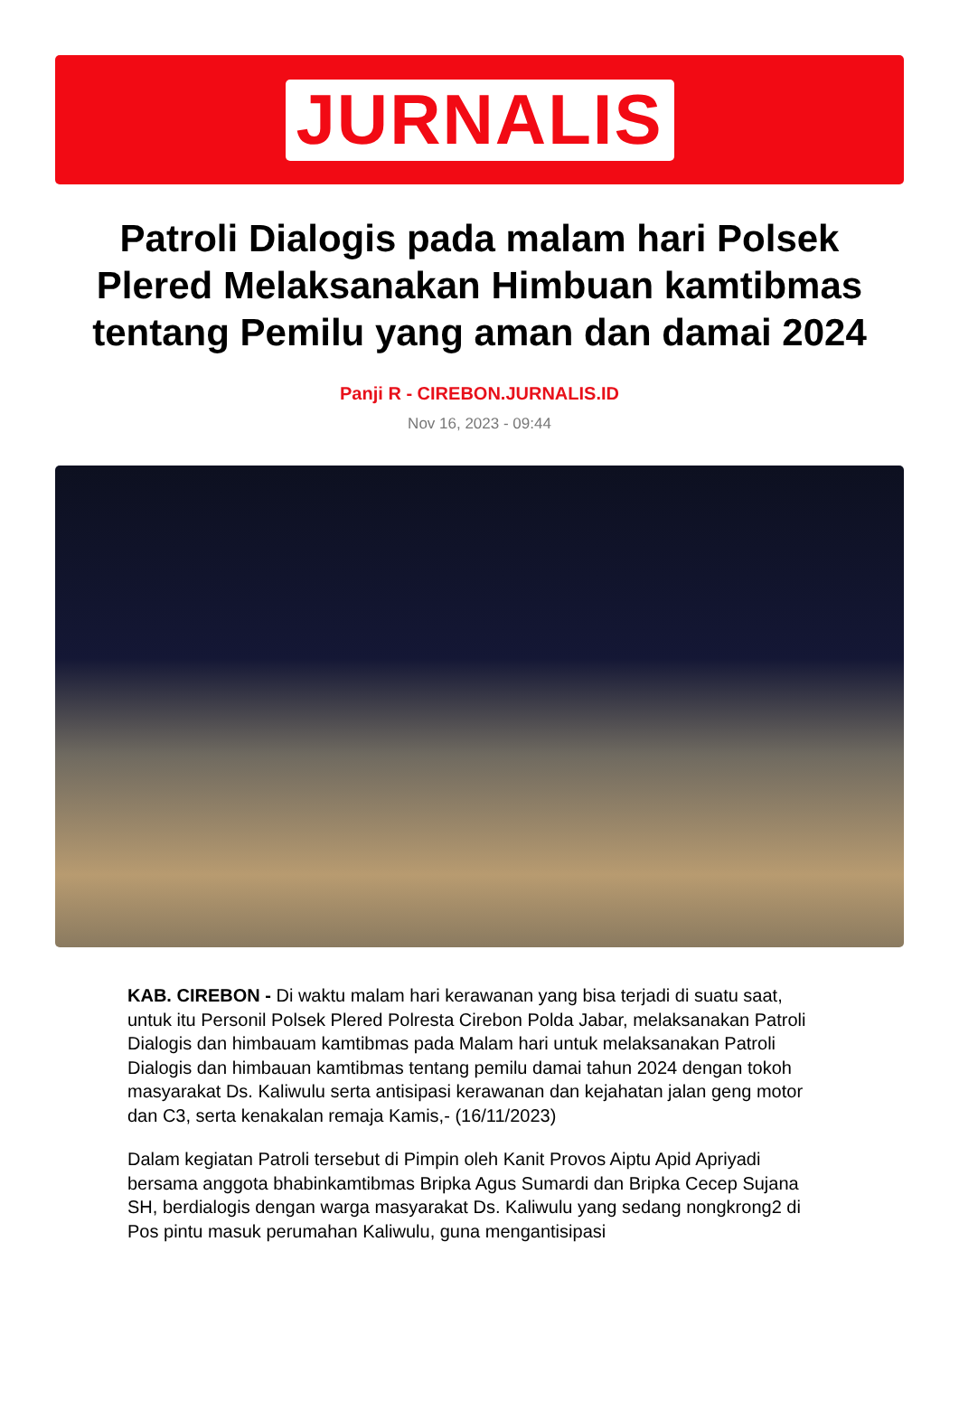JURNALIS
Patroli Dialogis pada malam hari Polsek Plered Melaksanakan Himbuan kamtibmas tentang Pemilu yang aman dan damai 2024
Panji R - CIREBON.JURNALIS.ID
Nov 16, 2023 - 09:44
KAB. CIREBON - Di waktu malam hari kerawanan yang bisa terjadi di suatu saat, untuk itu Personil Polsek Plered Polresta Cirebon Polda Jabar, melaksanakan Patroli Dialogis dan himbauam kamtibmas pada Malam hari untuk melaksanakan Patroli Dialogis dan himbauan kamtibmas tentang pemilu damai tahun 2024 dengan tokoh masyarakat Ds. Kaliwulu serta antisipasi kerawanan dan kejahatan jalan geng motor dan C3, serta kenakalan remaja Kamis,- (16/11/2023)
Dalam kegiatan Patroli tersebut di Pimpin oleh Kanit Provos Aiptu Apid Apriyadi bersama anggota bhabinkamtibmas Bripka Agus Sumardi dan Bripka Cecep Sujana SH, berdialogis dengan warga masyarakat Ds. Kaliwulu yang sedang nongkrong2 di Pos pintu masuk perumahan Kaliwulu, guna mengantisipasi